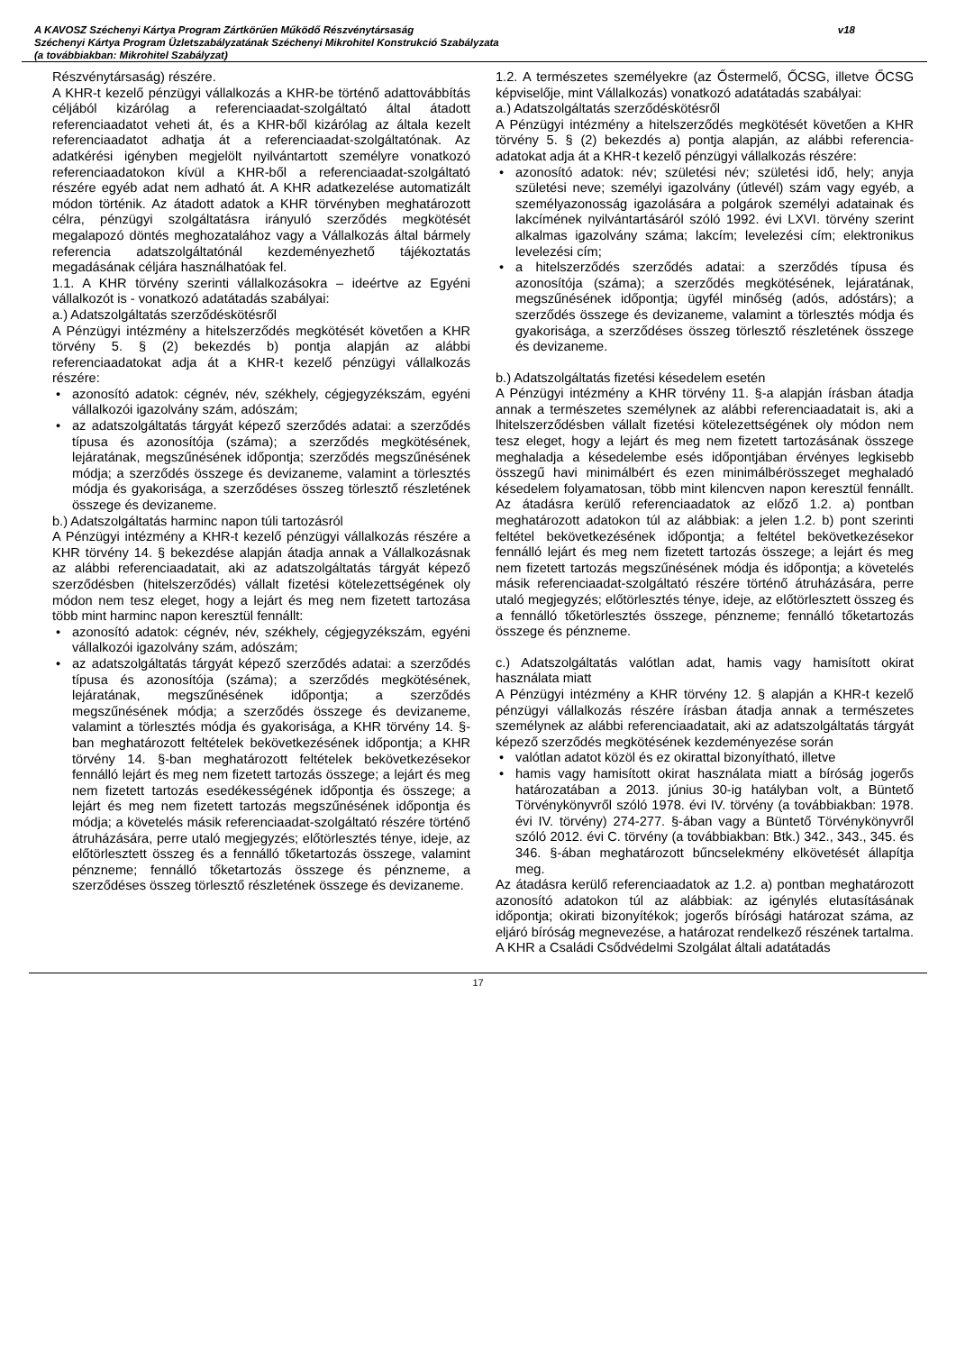A KAVOSZ Széchenyi Kártya Program Zártkörűen Működő Részvénytársaság
Széchenyi Kártya Program Üzletszabályzatának Széchenyi Mikrohitel Konstrukció Szabályzata
(a továbbiakban: Mikrohitel Szabályzat)
v18
Részvénytársaság) részére.
A KHR-t kezelő pénzügyi vállalkozás a KHR-be történő adattovábbítás céljából kizárólag a referenciaadat-szolgáltató által átadott referenciaadatot veheti át, és a KHR-ből kizárólag az általa kezelt referenciaadatot adhatja át a referenciaadat-szolgáltatónak. Az adatkérési igényben megjelölt nyilvántartott személyre vonatkozó referenciaadatokon kívül a KHR-ből a referenciaadat-szolgáltató részére egyéb adat nem adható át. A KHR adatkezelése automatizált módon történik. Az átadott adatok a KHR törvényben meghatározott célra, pénzügyi szolgáltatásra irányuló szerződés megkötését megalapozó döntés meghozatalához vagy a Vállalkozás által bármely referencia adatszolgáltatónál kezdeményezhető tájékoztatás megadásának céljára használhatóak fel.
1.1. A KHR törvény szerinti vállalkozásokra – ideértve az Egyéni vállalkozót is - vonatkozó adatátadás szabályai:
a.) Adatszolgáltatás szerződéskötésről
A Pénzügyi intézmény a hitelszerződés megkötését követően a KHR törvény 5. § (2) bekezdés b) pontja alapján az alábbi referenciaadatokat adja át a KHR-t kezelő pénzügyi vállalkozás részére:
• azonosító adatok: cégnév, név, székhely, cégjegyzékszám, egyéni vállalkozói igazolvány szám, adószám;
• az adatszolgáltatás tárgyát képező szerződés adatai: a szerződés típusa és azonosítója (száma); a szerződés megkötésének, lejáratának, megszűnésének időpontja; szerződés megszűnésének módja; a szerződés összege és devizaneme, valamint a törlesztés módja és gyakorisága, a szerződéses összeg törlesztő részletének összege és devizaneme.
b.) Adatszolgáltatás harminc napon túli tartozásról
A Pénzügyi intézmény a KHR-t kezelő pénzügyi vállalkozás részére a KHR törvény 14. § bekezdése alapján átadja annak a Vállalkozásnak az alábbi referenciaadatait, aki az adatszolgáltatás tárgyát képező szerződésben (hitelszerződés) vállalt fizetési kötelezettségének oly módon nem tesz eleget, hogy a lejárt és meg nem fizetett tartozása több mint harminc napon keresztül fennállt:
• azonosító adatok: cégnév, név, székhely, cégjegyzékszám, egyéni vállalkozói igazolvány szám, adószám;
• az adatszolgáltatás tárgyát képező szerződés adatai: a szerződés típusa és azonosítója (száma); a szerződés megkötésének, lejáratának, megszűnésének időpontja; a szerződés megszűnésének módja; a szerződés összege és devizaneme, valamint a törlesztés módja és gyakorisága, a KHR törvény 14. §-ban meghatározott feltételek bekövetkezésének időpontja; a KHR törvény 14. §-ban meghatározott feltételek bekövetkezésekor fennálló lejárt és meg nem fizetett tartozás összege; a lejárt és meg nem fizetett tartozás esedékességének időpontja és összege; a lejárt és meg nem fizetett tartozás megszűnésének időpontja és módja; a követelés másik referenciaadat-szolgáltató részére történő átruházására, perre utaló megjegyzés; előtörlesztés ténye, ideje, az előtörlesztett összeg és a fennálló tőketartozás összege, valamint pénzneme; fennálló tőketartozás összege és pénzneme, a szerződéses összeg törlesztő részletének összege és devizaneme.
1.2. A természetes személyekre (az Őstermelő, ŐCSG, illetve ŐCSG képviselője, mint Vállalkozás) vonatkozó adatátadás szabályai:
a.) Adatszolgáltatás szerződéskötésről
A Pénzügyi intézmény a hitelszerződés megkötését követően a KHR törvény 5. § (2) bekezdés a) pontja alapján, az alábbi referencia-adatokat adja át a KHR-t kezelő pénzügyi vállalkozás részére:
• azonosító adatok: név; születési név; születési idő, hely; anyja születési neve; személyi igazolvány (útlevél) szám vagy egyéb, a személyazonosság igazolására a polgárok személyi adatainak és lakcímének nyilvántartásáról szóló 1992. évi LXVI. törvény szerint alkalmas igazolvány száma; lakcím; levelezési cím; elektronikus levelezési cím;
• a hitelszerződés szerződés adatai: a szerződés típusa és azonosítója (száma); a szerződés megkötésének, lejáratának, megszűnésének időpontja; ügyfél minőség (adós, adóstárs); a szerződés összege és devizaneme, valamint a törlesztés módja és gyakorisága, a szerződéses összeg törlesztő részletének összege és devizaneme.
b.) Adatszolgáltatás fizetési késedelem esetén
A Pénzügyi intézmény a KHR törvény 11. §-a alapján írásban átadja annak a természetes személynek az alábbi referenciaadatait is, aki a lhitelszerződésben vállalt fizetési kötelezettségének oly módon nem tesz eleget, hogy a lejárt és meg nem fizetett tartozásának összege meghaladja a késedelembe esés időpontjában érvényes legkisebb összegű havi minimálbért és ezen minimálbérösszeget meghaladó késedelem folyamatosan, több mint kilencven napon keresztül fennállt. Az átadásra kerülő referenciaadatok az előző 1.2. a) pontban meghatározott adatokon túl az alábbiak: a jelen 1.2. b) pont szerinti feltétel bekövetkezésének időpontja; a feltétel bekövetkezésekor fennálló lejárt és meg nem fizetett tartozás összege; a lejárt és meg nem fizetett tartozás megszűnésének módja és időpontja; a követelés másik referenciaadat-szolgáltató részére történő átruházására, perre utaló megjegyzés; előtörlesztés ténye, ideje, az előtörlesztett összeg és a fennálló tőketörlesztés összege, pénzneme; fennálló tőketartozás összege és pénzneme.
c.) Adatszolgáltatás valótlan adat, hamis vagy hamisított okirat használata miatt
A Pénzügyi intézmény a KHR törvény 12. § alapján a KHR-t kezelő pénzügyi vállalkozás részére írásban átadja annak a természetes személynek az alábbi referenciaadatait, aki az adatszolgáltatás tárgyát képező szerződés megkötésének kezdeményezése során
• valótlan adatot közöl és ez okirattal bizonyítható, illetve
• hamis vagy hamisított okirat használata miatt a bíróság jogerős határozatában a 2013. június 30-ig hatályban volt, a Büntető Törvénykönyvről szóló 1978. évi IV. törvény (a továbbiakban: 1978. évi IV. törvény) 274-277. §-ában vagy a Büntető Törvénykönyvről szóló 2012. évi C. törvény (a továbbiakban: Btk.) 342., 343., 345. és 346. §-ában meghatározott bűncselekmény elkövetését állapítja meg.
Az átadásra kerülő referenciaadatok az 1.2. a) pontban meghatározott azonosító adatokon túl az alábbiak: az igénylés elutasításának időpontja; okirati bizonyítékok; jogerős bírósági határozat száma, az eljáró bíróság megnevezése, a határozat rendelkező részének tartalma.
A KHR a Családi Csődvédelmi Szolgálat általi adatátadás
17